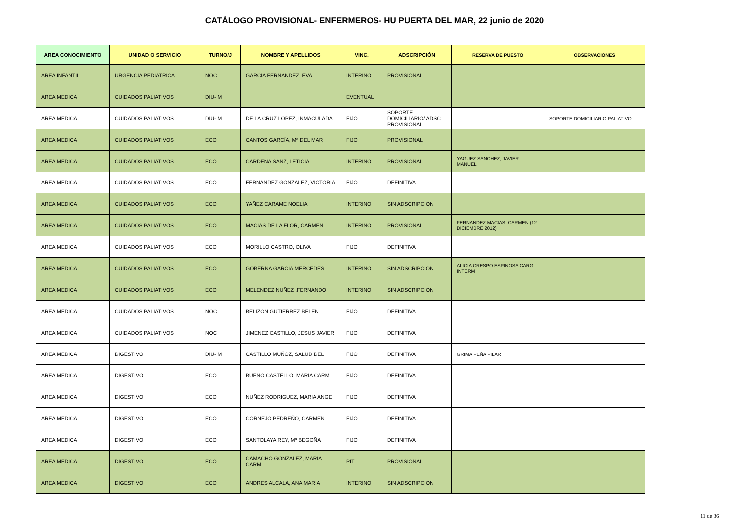CATÁLOGO PROVISIONAL- ENFERMEROS- HU PUERTA DEL MAR, 22 junio de 2020
| AREA CONOCIMIENTO | UNIDAD O SERVICIO | TURNO/J | NOMBRE Y APELLIDOS | VINC. | ADSCRIPCIÓN | RESERVA DE PUESTO | OBSERVACIONES |
| --- | --- | --- | --- | --- | --- | --- | --- |
| AREA INFANTIL | URGENCIA PEDIATRICA | NOC | GARCIA FERNANDEZ, EVA | INTERINO | PROVISIONAL | | |
| AREA MEDICA | CUIDADOS PALIATIVOS | DIU- M | | EVENTUAL | | | |
| AREA MEDICA | CUIDADOS PALIATIVOS | DIU- M | DE LA CRUZ LOPEZ, INMACULADA | FIJO | SOPORTE DOMICILIARIO/ ADSC. PROVISIONAL | | SOPORTE DOMICILIARIO PALIATIVO |
| AREA MEDICA | CUIDADOS PALIATIVOS | ECO | CANTOS GARCÍA, Mª DEL MAR | FIJO | PROVISIONAL | | |
| AREA MEDICA | CUIDADOS PALIATIVOS | ECO | CARDENA SANZ, LETICIA | INTERINO | PROVISIONAL | YAGUEZ SANCHEZ, JAVIER MANUEL | |
| AREA MEDICA | CUIDADOS PALIATIVOS | ECO | FERNANDEZ GONZALEZ, VICTORIA | FIJO | DEFINITIVA | | |
| AREA MEDICA | CUIDADOS PALIATIVOS | ECO | YAÑEZ CARAME NOELIA | INTERINO | SIN ADSCRIPCION | | |
| AREA MEDICA | CUIDADOS PALIATIVOS | ECO | MACIAS DE LA FLOR, CARMEN | INTERINO | PROVISIONAL | FERNANDEZ MACIAS, CARMEN (12 DICIEMBRE 2012) | |
| AREA MEDICA | CUIDADOS PALIATIVOS | ECO | MORILLO CASTRO, OLIVA | FIJO | DEFINITIVA | | |
| AREA MEDICA | CUIDADOS PALIATIVOS | ECO | GOBERNA GARCIA MERCEDES | INTERINO | SIN ADSCRIPCION | ALICIA CRESPO ESPINOSA CARG INTERM | |
| AREA MEDICA | CUIDADOS PALIATIVOS | ECO | MELENDEZ NUÑEZ ,FERNANDO | INTERINO | SIN ADSCRIPCION | | |
| AREA MEDICA | CUIDADOS PALIATIVOS | NOC | BELIZON GUTIERREZ BELEN | FIJO | DEFINITIVA | | |
| AREA MEDICA | CUIDADOS PALIATIVOS | NOC | JIMENEZ CASTILLO, JESUS JAVIER | FIJO | DEFINITIVA | | |
| AREA MEDICA | DIGESTIVO | DIU- M | CASTILLO MUÑOZ, SALUD DEL | FIJO | DEFINITIVA | GRIMA PEÑA PILAR | |
| AREA MEDICA | DIGESTIVO | ECO | BUENO CASTELLO, MARIA CARM | FIJO | DEFINITIVA | | |
| AREA MEDICA | DIGESTIVO | ECO | NUÑEZ RODRIGUEZ, MARIA ANGE | FIJO | DEFINITIVA | | |
| AREA MEDICA | DIGESTIVO | ECO | CORNEJO PEDREÑO, CARMEN | FIJO | DEFINITIVA | | |
| AREA MEDICA | DIGESTIVO | ECO | SANTOLAYA REY, Mª BEGOÑA | FIJO | DEFINITIVA | | |
| AREA MEDICA | DIGESTIVO | ECO | CAMACHO GONZALEZ, MARIA CARM | PIT | PROVISIONAL | | |
| AREA MEDICA | DIGESTIVO | ECO | ANDRES ALCALA, ANA MARIA | INTERINO | SIN ADSCRIPCION | | |
11 de 36